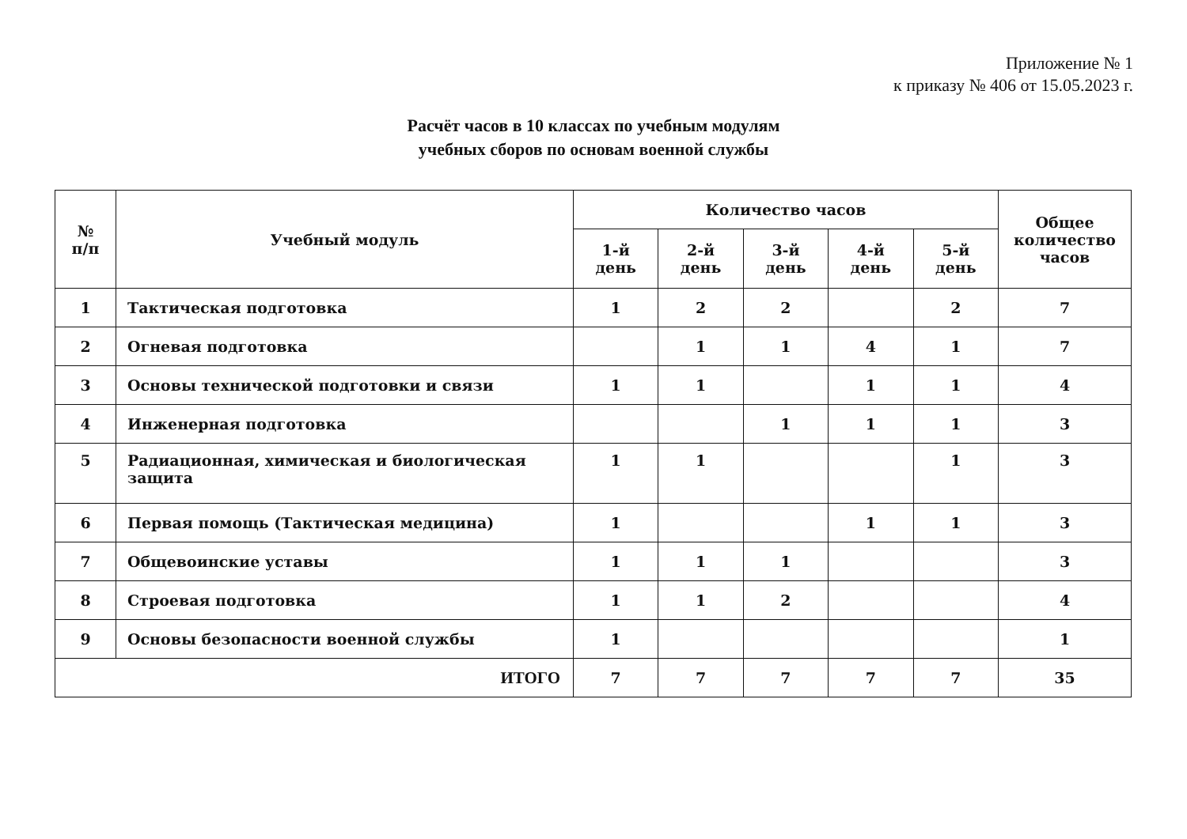Приложение № 1
к приказу № 406 от 15.05.2023 г.
Расчёт часов в 10 классах по учебным модулям
учебных сборов по основам военной службы
| № п/п | Учебный модуль | Количество часов | | | | | Общее количество часов |
| --- | --- | --- | --- | --- | --- | --- | --- |
| | | 1-й день | 2-й день | 3-й день | 4-й день | 5-й день | |
| 1 | Тактическая подготовка | 1 | 2 | 2 | | 2 | 7 |
| 2 | Огневая подготовка | | 1 | 1 | 4 | 1 | 7 |
| 3 | Основы технической подготовки и связи | 1 | 1 | | 1 | 1 | 4 |
| 4 | Инженерная подготовка | | | 1 | 1 | 1 | 3 |
| 5 | Радиационная, химическая и биологическая защита | 1 | 1 | | | 1 | 3 |
| 6 | Первая помощь (Тактическая медицина) | 1 | | | 1 | 1 | 3 |
| 7 | Общевоинские уставы | 1 | 1 | 1 | | | 3 |
| 8 | Строевая подготовка | 1 | 1 | 2 | | | 4 |
| 9 | Основы безопасности военной службы | 1 | | | | | 1 |
| ИТОГО | | 7 | 7 | 7 | 7 | 7 | 35 |